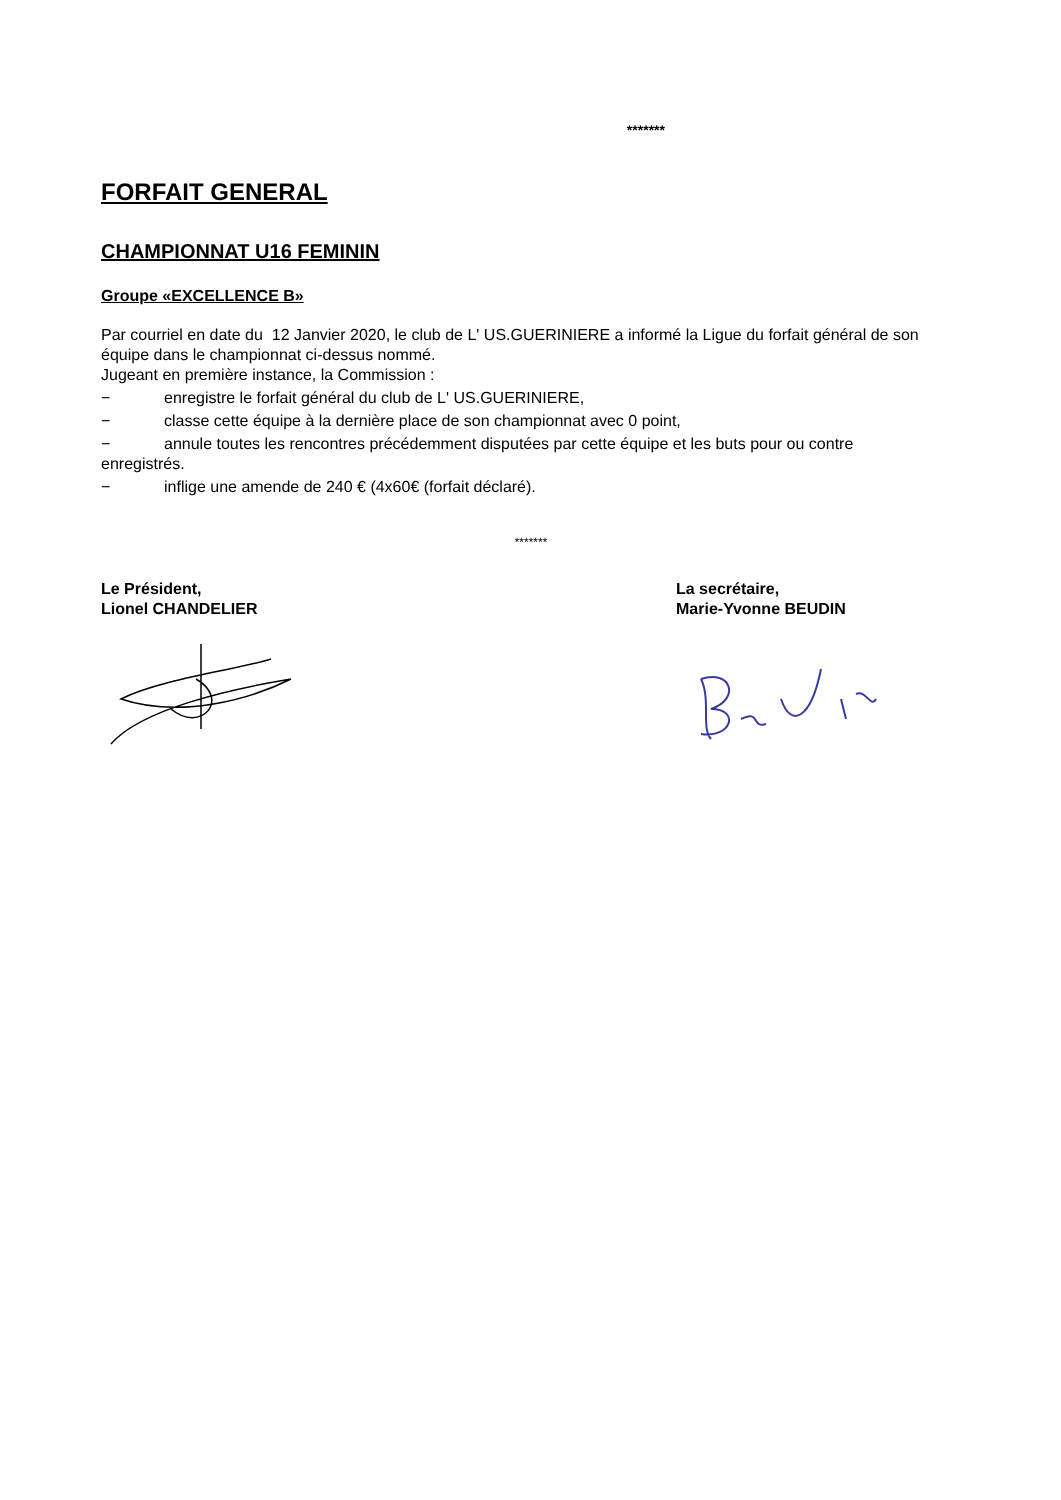*******
FORFAIT GENERAL
CHAMPIONNAT U16 FEMININ
Groupe «EXCELLENCE B»
Par courriel en date du 12 Janvier 2020, le club de L' US.GUERINIERE a informé la Ligue du forfait général de son équipe dans le championnat ci-dessus nommé.
Jugeant en première instance, la Commission :
− enregistre le forfait général du club de L' US.GUERINIERE,
− classe cette équipe à la dernière place de son championnat avec 0 point,
− annule toutes les rencontres précédemment disputées par cette équipe et les buts pour ou contre
enregistrés.
− inflige une amende de 240 € (4x60€ (forfait déclaré).
*******
Le Président,
Lionel CHANDELIER
La secrétaire,
Marie-Yvonne BEUDIN